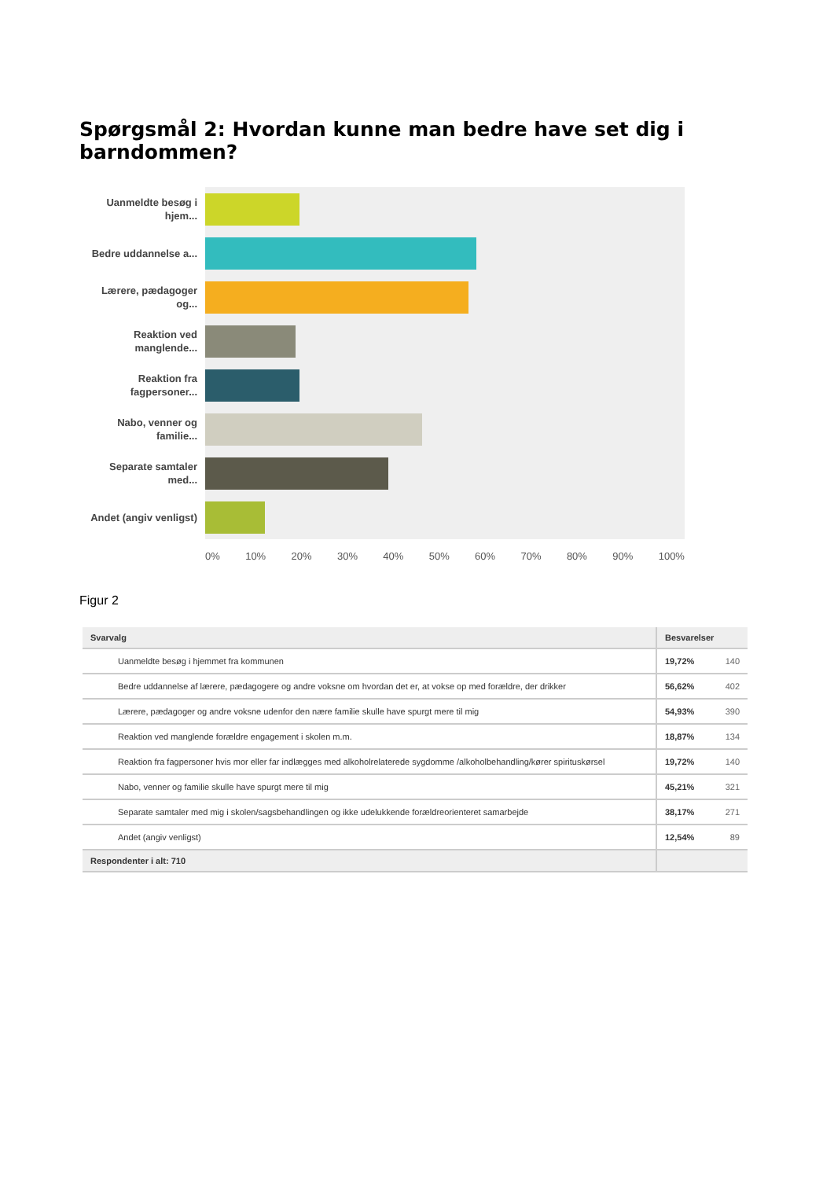Spørgsmål 2: Hvordan kunne man bedre have set dig i barndommen?
Uanmeldte besøg i hjem...
Bedre uddannelse a...
Lærere, pædagoger og...
Reaktion ved manglende...
Reaktion fra fagpersoner...
Nabo, venner og familie...
Separate samtaler med...
Andet (angiv venligst)
0% 10% 20% 30% 40% 50% 60% 70% 80% 90% 100%
Figur 2
| Svarvalg | Besvarelser | |
| --- | --- | --- |
| Uanmeldte besøg i hjemmet fra kommunen | 19,72% | 140 |
| Bedre uddannelse af lærere, pædagogere og andre voksne om hvordan det er, at vokse op med forældre, der drikker | 56,62% | 402 |
| Lærere, pædagoger og andre voksne udenfor den nære familie skulle have spurgt mere til mig | 54,93% | 390 |
| Reaktion ved manglende forældre engagement i skolen m.m. | 18,87% | 134 |
| Reaktion fra fagpersoner hvis mor eller far indlægges med alkoholrelaterede sygdomme /alkoholbehandling/kører spirituskørsel | 19,72% | 140 |
| Nabo, venner og familie skulle have spurgt mere til mig | 45,21% | 321 |
| Separate samtaler med mig i skolen/sagsbehandlingen og ikke udelukkende forældreorienteret samarbejde | 38,17% | 271 |
| Andet (angiv venligst) | 12,54% | 89 |
| Respondenter i alt: 710 | | |